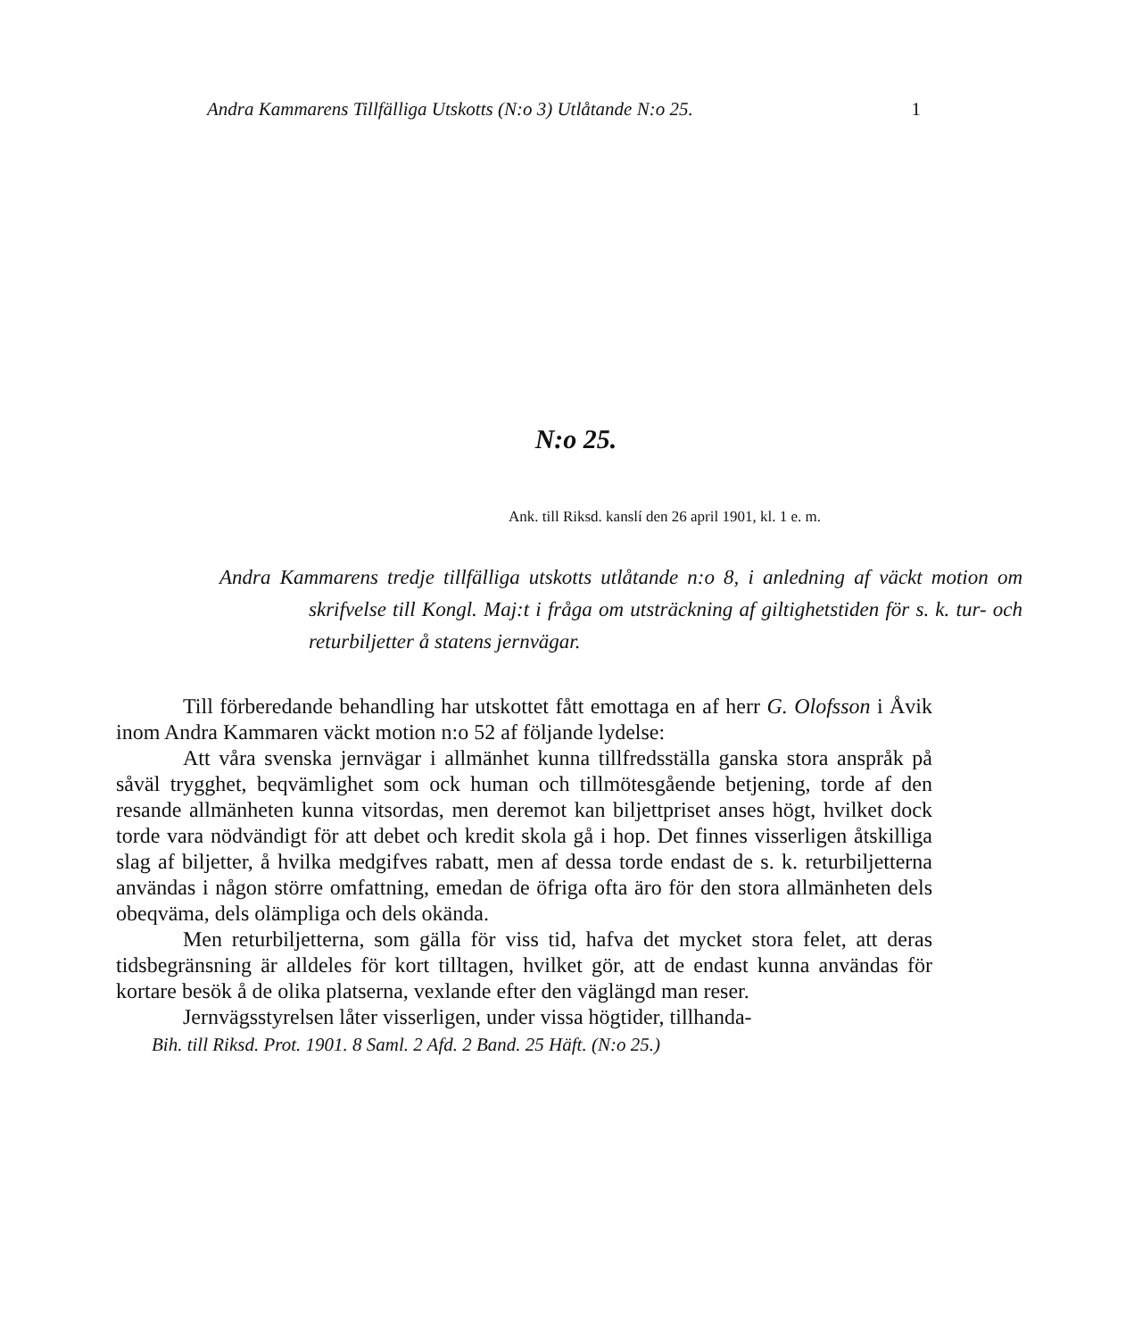Andra Kammarens Tillfälliga Utskotts (N:o 3) Utlåtande N:o 25. 1
N:o 25.
Ank. till Riksd. kanslí den 26 april 1901, kl. 1 e. m.
Andra Kammarens tredje tillfälliga utskotts utlåtande n:o 8, i anledning af väckt motion om skrifvelse till Kongl. Maj:t i fråga om utsträckning af giltighetstiden för s. k. tur- och returbiljetter å statens jernvägar.
Till förberedande behandling har utskottet fått emottaga en af herr G. Olofsson i Åvik inom Andra Kammaren väckt motion n:o 52 af följande lydelse:
Att våra svenska jernvägar i allmänhet kunna tillfredsställa ganska stora anspråk på såväl trygghet, beqvämlighet som ock human och tillmötesgående betjening, torde af den resande allmänheten kunna vitsordas, men deremot kan biljettpriset anses högt, hvilket dock torde vara nödvändigt för att debet och kredit skola gå i hop. Det finnes visserligen åtskilliga slag af biljetter, å hvilka medgifves rabatt, men af dessa torde endast de s. k. returbiljetterna användas i någon större omfattning, emedan de öfriga ofta äro för den stora allmänheten dels obeqväma, dels olämpliga och dels okända.
Men returbiljetterna, som gälla för viss tid, hafva det mycket stora felet, att deras tidsbegränsning är alldeles för kort tilltagen, hvilket gör, att de endast kunna användas för kortare besök å de olika platserna, vexlande efter den väglängd man reser.
Jernvägsstyrelsen låter visserligen, under vissa högtider, tillhanda-
Bih. till Riksd. Prot. 1901. 8 Saml. 2 Afd. 2 Band. 25 Häft. (N:o 25.)